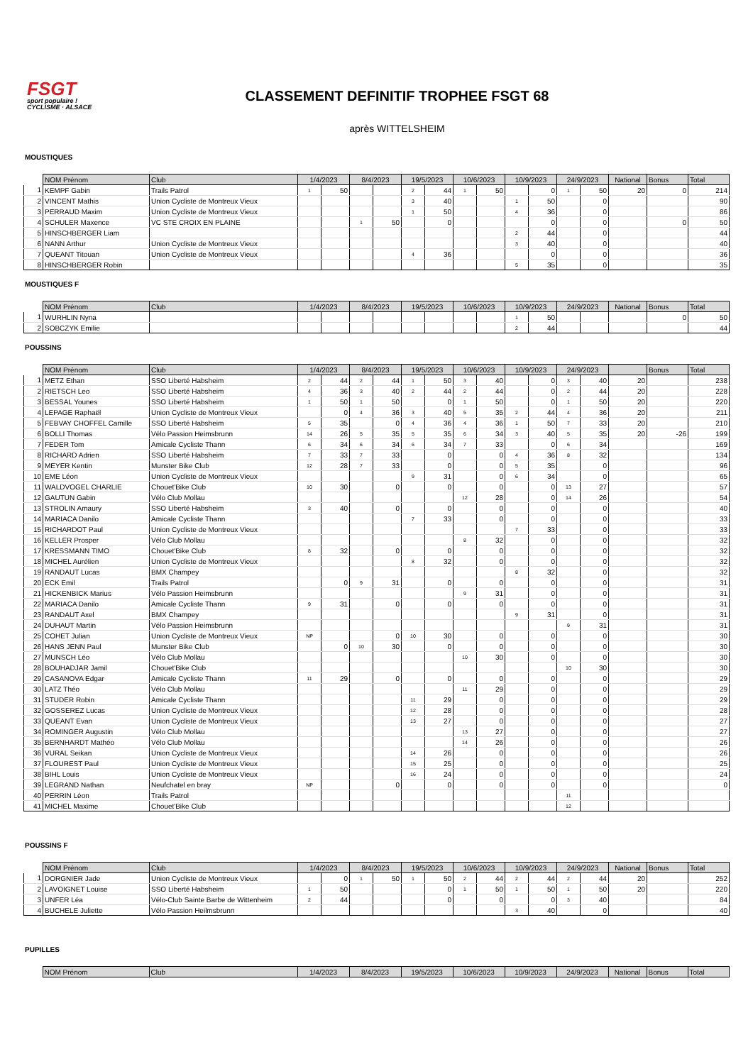FSGT
sport populaire ! CYCLISME · ALSACE
CLASSEMENT DEFINITIF TROPHEE FSGT 68
après WITTELSHEIM
MOUSTIQUES
| | NOM Prénom | Club | 1/4/2023 | | 8/4/2023 | | 19/5/2023 | | 10/6/2023 | | 10/9/2023 | | 24/9/2023 | | National | Bonus | Total |
| --- | --- | --- | --- | --- | --- | --- | --- | --- | --- | --- | --- | --- | --- | --- | --- | --- | --- |
| 1 | KEMPF Gabin | Trails Patrol | 1 | 50 | | | 2 | 44 | 1 | 50 | | 0 | 1 | 50 | 20 | 0 | 214 |
| 2 | VINCENT Mathis | Union Cycliste de Montreux Vieux | | | | | 3 | 40 | | | 1 | 50 | | 0 | | | 90 |
| 3 | PERRAUD Maxim | Union Cycliste de Montreux Vieux | | | | | 1 | 50 | | | 4 | 36 | | 0 | | | 86 |
| 4 | SCHULER Maxence | VC STE CROIX EN PLAINE | | | 1 | 50 | | 0 | | | | 0 | | 0 | | 0 | 50 |
| 5 | HINSCHBERGER Liam | | | | | | | | | | 2 | 44 | | 0 | | | 44 |
| 6 | NANN Arthur | Union Cycliste de Montreux Vieux | | | | | | | | | 3 | 40 | | 0 | | | 40 |
| 7 | QUEANT Titouan | Union Cycliste de Montreux Vieux | | | | | 4 | 36 | | | | 0 | | 0 | | | 36 |
| 8 | HINSCHBERGER Robin | | | | | | | | | | 5 | 35 | | 0 | | | 35 |
MOUSTIQUES F
| | NOM Prénom | Club | 1/4/2023 | | 8/4/2023 | | 19/5/2023 | | 10/6/2023 | | 10/9/2023 | | 24/9/2023 | | National | Bonus | Total |
| --- | --- | --- | --- | --- | --- | --- | --- | --- | --- | --- | --- | --- | --- | --- | --- | --- | --- |
| 1 | WURHLIN Nyna | | | | | | | | | | 1 | 50 | | | | 0 | 50 |
| 2 | SOBCZYK Emilie | | | | | | | | | | 2 | 44 | | | | | 44 |
POUSSINS
| | NOM Prénom | Club | 1/4/2023 | | 8/4/2023 | | 19/5/2023 | | 10/6/2023 | | 10/9/2023 | | 24/9/2023 | | | Bonus | Total |
| --- | --- | --- | --- | --- | --- | --- | --- | --- | --- | --- | --- | --- | --- | --- | --- | --- | --- |
| 1 | METZ Ethan | SSO Liberté Habsheim | 2 | 44 | 2 | 44 | 1 | 50 | 3 | 40 | | 0 | 3 | 40 | 20 | | 238 |
| 2 | RIETSCH Leo | SSO Liberté Habsheim | 4 | 36 | 3 | 40 | 2 | 44 | 2 | 44 | | 0 | 2 | 44 | 20 | | 228 |
| 3 | BESSAL Younes | SSO Liberté Habsheim | 1 | 50 | 1 | 50 | | 0 | 1 | 50 | | 0 | 1 | 50 | 20 | | 220 |
| 4 | LEPAGE Raphaël | Union Cycliste de Montreux Vieux | | 0 | 4 | 36 | 3 | 40 | 5 | 35 | 2 | 44 | 4 | 36 | 20 | | 211 |
| 5 | FEBVAY CHOFFEL Camille | SSO Liberté Habsheim | 5 | 35 | | 0 | 4 | 36 | 4 | 36 | 1 | 50 | 7 | 33 | 20 | | 210 |
| 6 | BOLLI Thomas | Vélo Passion Heimsbrunn | 14 | 26 | 5 | 35 | 5 | 35 | 6 | 34 | 3 | 40 | 5 | 35 | 20 | -26 | 199 |
| 7 | FEDER Tom | Amicale Cycliste Thann | 6 | 34 | 6 | 34 | 6 | 34 | 7 | 33 | | 0 | 6 | 34 | | | 169 |
| 8 | RICHARD Adrien | SSO Liberté Habsheim | 7 | 33 | 7 | 33 | | 0 | | 0 | 4 | 36 | 8 | 32 | | | 134 |
| 9 | MEYER Kentin | Munster Bike Club | 12 | 28 | 7 | 33 | | 0 | | 0 | 5 | 35 | | 0 | | | 96 |
| 10 | EME Léon | Union Cycliste de Montreux Vieux | | | | | 9 | 31 | | 0 | 6 | 34 | | 0 | | | 65 |
| 11 | WALDVOGEL CHARLIE | Chouet'Bike Club | 10 | 30 | | 0 | | 0 | | 0 | | 0 | 13 | 27 | | | 57 |
| 12 | GAUTUN Gabin | Vélo Club Mollau | | | | | | | 12 | 28 | | 0 | 14 | 26 | | | 54 |
| 13 | STROLIN Amaury | SSO Liberté Habsheim | 3 | 40 | | 0 | | 0 | | 0 | | 0 | | 0 | | | 40 |
| 14 | MARIACA Danilo | Amicale Cycliste Thann | | | | | 7 | 33 | | 0 | | 0 | | 0 | | | 33 |
| 15 | RICHARDOT Paul | Union Cycliste de Montreux Vieux | | | | | | | | | 7 | 33 | | 0 | | | 33 |
| 16 | KELLER Prosper | Vélo Club Mollau | | | | | | | 8 | 32 | | 0 | | 0 | | | 32 |
| 17 | KRESSMANN TIMO | Chouet'Bike Club | 8 | 32 | | 0 | | 0 | | 0 | | 0 | | 0 | | | 32 |
| 18 | MICHEL Aurélien | Union Cycliste de Montreux Vieux | | | | | 8 | 32 | | 0 | | 0 | | 0 | | | 32 |
| 19 | RANDAUT Lucas | BMX Champey | | | | | | | | | 8 | 32 | | 0 | | | 32 |
| 20 | ECK Emil | Trails Patrol | | 0 | 9 | 31 | | 0 | | 0 | | 0 | | 0 | | | 31 |
| 21 | HICKENBICK Marius | Vélo Passion Heimsbrunn | | | | | | | 9 | 31 | | 0 | | 0 | | | 31 |
| 22 | MARIACA Danilo | Amicale Cycliste Thann | 9 | 31 | | 0 | | 0 | | 0 | | 0 | | 0 | | | 31 |
| 23 | RANDAUT Axel | BMX Champey | | | | | | | | | 9 | 31 | | 0 | | | 31 |
| 24 | DUHAUT Martin | Vélo Passion Heimsbrunn | | | | | | | | | | | 9 | 31 | | | 31 |
| 25 | COHET Julian | Union Cycliste de Montreux Vieux | NP | | | 0 | 10 | 30 | | 0 | | 0 | | 0 | | | 30 |
| 26 | HANS JENN Paul | Munster Bike Club | | 0 | 10 | 30 | | 0 | | 0 | | 0 | | 0 | | | 30 |
| 27 | MUNSCH Léo | Vélo Club Mollau | | | | | | | 10 | 30 | | 0 | | 0 | | | 30 |
| 28 | BOUHADJAR Jamil | Chouet'Bike Club | | | | | | | | | | | 10 | 30 | | | 30 |
| 29 | CASANOVA Edgar | Amicale Cycliste Thann | 11 | 29 | | 0 | | 0 | | 0 | | 0 | | 0 | | | 29 |
| 30 | LATZ Théo | Vélo Club Mollau | | | | | | | 11 | 29 | | 0 | | 0 | | | 29 |
| 31 | STUDER Robin | Amicale Cycliste Thann | | | | | 11 | 29 | | 0 | | 0 | | 0 | | | 29 |
| 32 | GOSSEREZ Lucas | Union Cycliste de Montreux Vieux | | | | | 12 | 28 | | 0 | | 0 | | 0 | | | 28 |
| 33 | QUEANT Evan | Union Cycliste de Montreux Vieux | | | | | 13 | 27 | | 0 | | 0 | | 0 | | | 27 |
| 34 | ROMINGER Augustin | Vélo Club Mollau | | | | | | | 13 | 27 | | 0 | | 0 | | | 27 |
| 35 | BERNHARDT Mathéo | Vélo Club Mollau | | | | | | | 14 | 26 | | 0 | | 0 | | | 26 |
| 36 | VURAL Seikan | Union Cycliste de Montreux Vieux | | | | | 14 | 26 | | 0 | | 0 | | 0 | | | 26 |
| 37 | FLOUREST Paul | Union Cycliste de Montreux Vieux | | | | | 15 | 25 | | 0 | | 0 | | 0 | | | 25 |
| 38 | BIHL Louis | Union Cycliste de Montreux Vieux | | | | | 16 | 24 | | 0 | | 0 | | 0 | | | 24 |
| 39 | LEGRAND Nathan | Neufchatel en bray | NP | | | 0 | | 0 | | 0 | | 0 | | 0 | | | 0 |
| 40 | PERRIN Léon | Trails Patrol | | | | | | | | | | | 11 | | | | |
| 41 | MICHEL Maxime | Chouet'Bike Club | | | | | | | | | | | 12 | | | | |
POUSSINS F
| | NOM Prénom | Club | 1/4/2023 | | 8/4/2023 | | 19/5/2023 | | 10/6/2023 | | 10/9/2023 | | 24/9/2023 | | National | Bonus | Total |
| --- | --- | --- | --- | --- | --- | --- | --- | --- | --- | --- | --- | --- | --- | --- | --- | --- | --- |
| 1 | DORGNIER Jade | Union Cycliste de Montreux Vieux | | 0 | 1 | 50 | 1 | 50 | 2 | 44 | 2 | 44 | 2 | 44 | 20 | | 252 |
| 2 | LAVOIGNET Louise | SSO Liberté Habsheim | 1 | 50 | | | | 0 | 1 | 50 | 1 | 50 | 1 | 50 | 20 | | 220 |
| 3 | UNFER Léa | Vélo-Club Sainte Barbe de Wittenheim | 2 | 44 | | | | 0 | | 0 | | 0 | 3 | 40 | | | 84 |
| 4 | BUCHELE Juliette | Vélo Passion Heilmsbrunn | | | | | | | | | 3 | 40 | | 0 | | | 40 |
PUPILLES
| | NOM Prénom | Club | 1/4/2023 | 8/4/2023 | 19/5/2023 | 10/6/2023 | 10/9/2023 | 24/9/2023 | National | Bonus | Total |
| --- | --- | --- | --- | --- | --- | --- | --- | --- | --- | --- | --- |